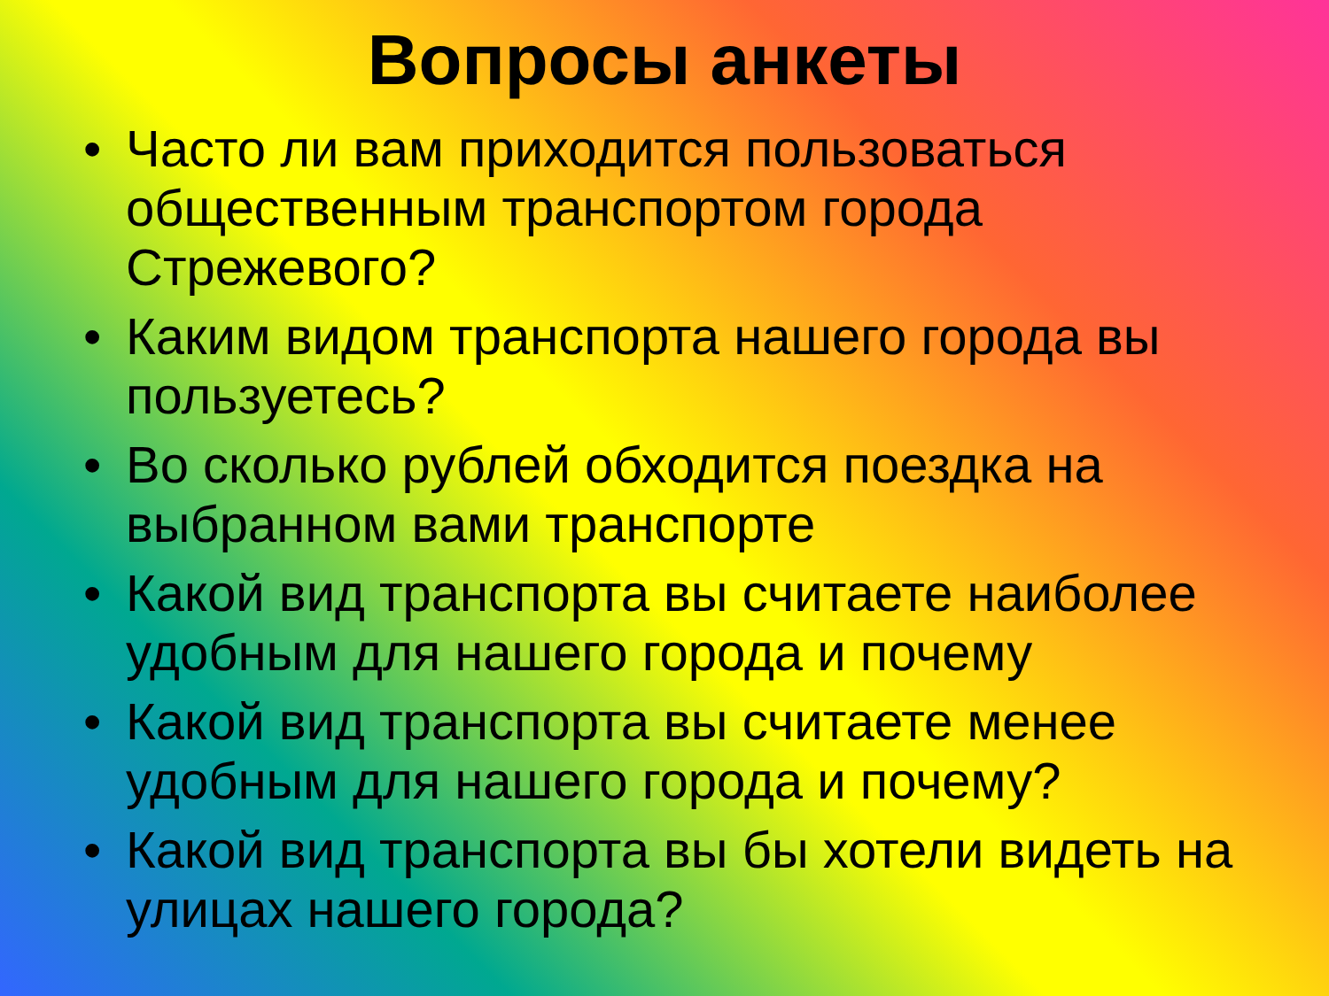Вопросы анкеты
• Часто ли вам приходится пользоваться общественным транспортом города Стрежевого?
• Каким видом транспорта нашего города вы пользуетесь?
• Во сколько рублей обходится поездка на выбранном вами транспорте
• Какой вид транспорта вы считаете наиболее удобным для нашего города и почему
• Какой вид транспорта вы считаете менее удобным для нашего города и почему?
• Какой вид транспорта вы бы хотели видеть на улицах нашего города?